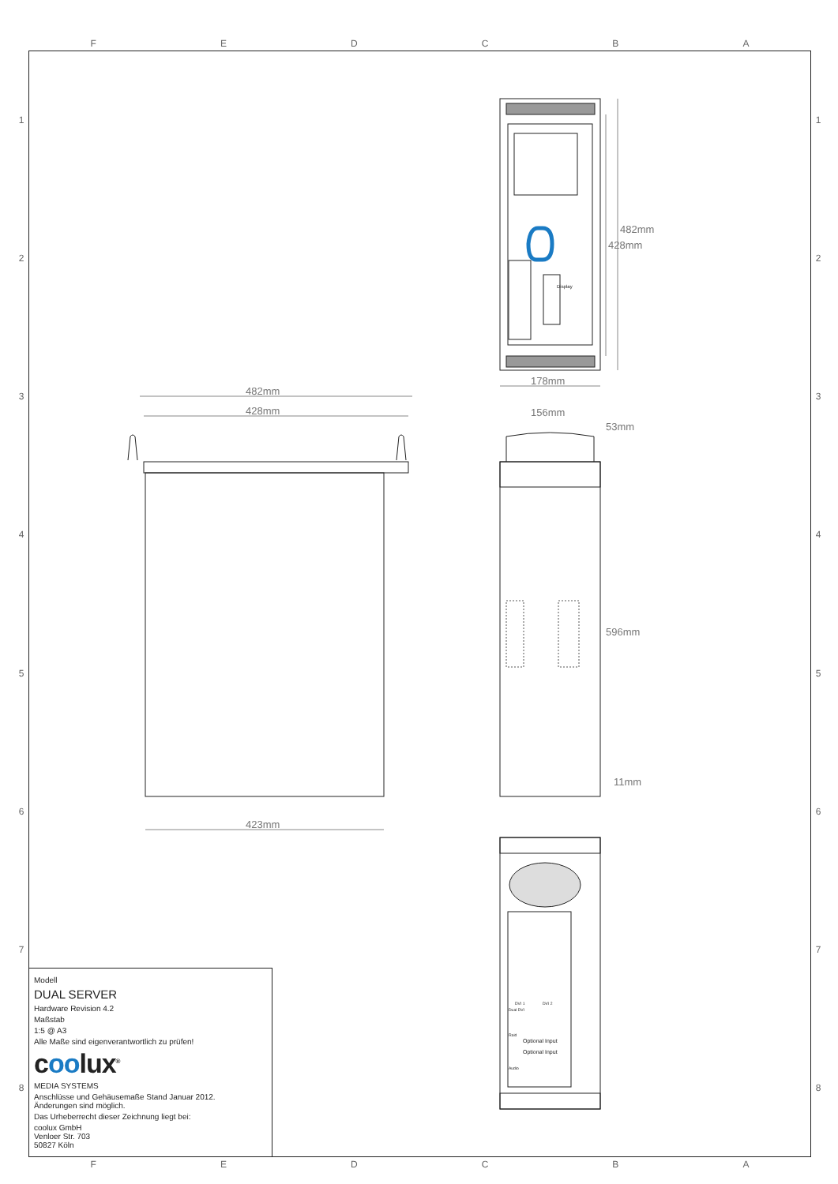F E D C B A
1
2
3
4
5
6
7
8
Display
482mm
428mm
178mm
482mm
428mm
423mm
156mm
53mm
596mm
11mm
Optional Input
Optional Input
DVI 1
DVI 2
Dual DVI
Raid
Audio
Modell
DUAL SERVER
Hardware Revision 4.2
Maßstab
1:5 @ A3
Alle Maße sind eigenverantwortlich zu prüfen!
coolux<sup>®</sup>
MEDIA SYSTEMS
Anschlüsse und Gehäusemaße Stand Januar 2012.
Änderungen sind möglich.
Das Urheberrecht dieser Zeichnung liegt bei:
coolux GmbH
Venloer Str. 703
50827 Köln
1
2
3
4
5
6
7
8
F E D C B A